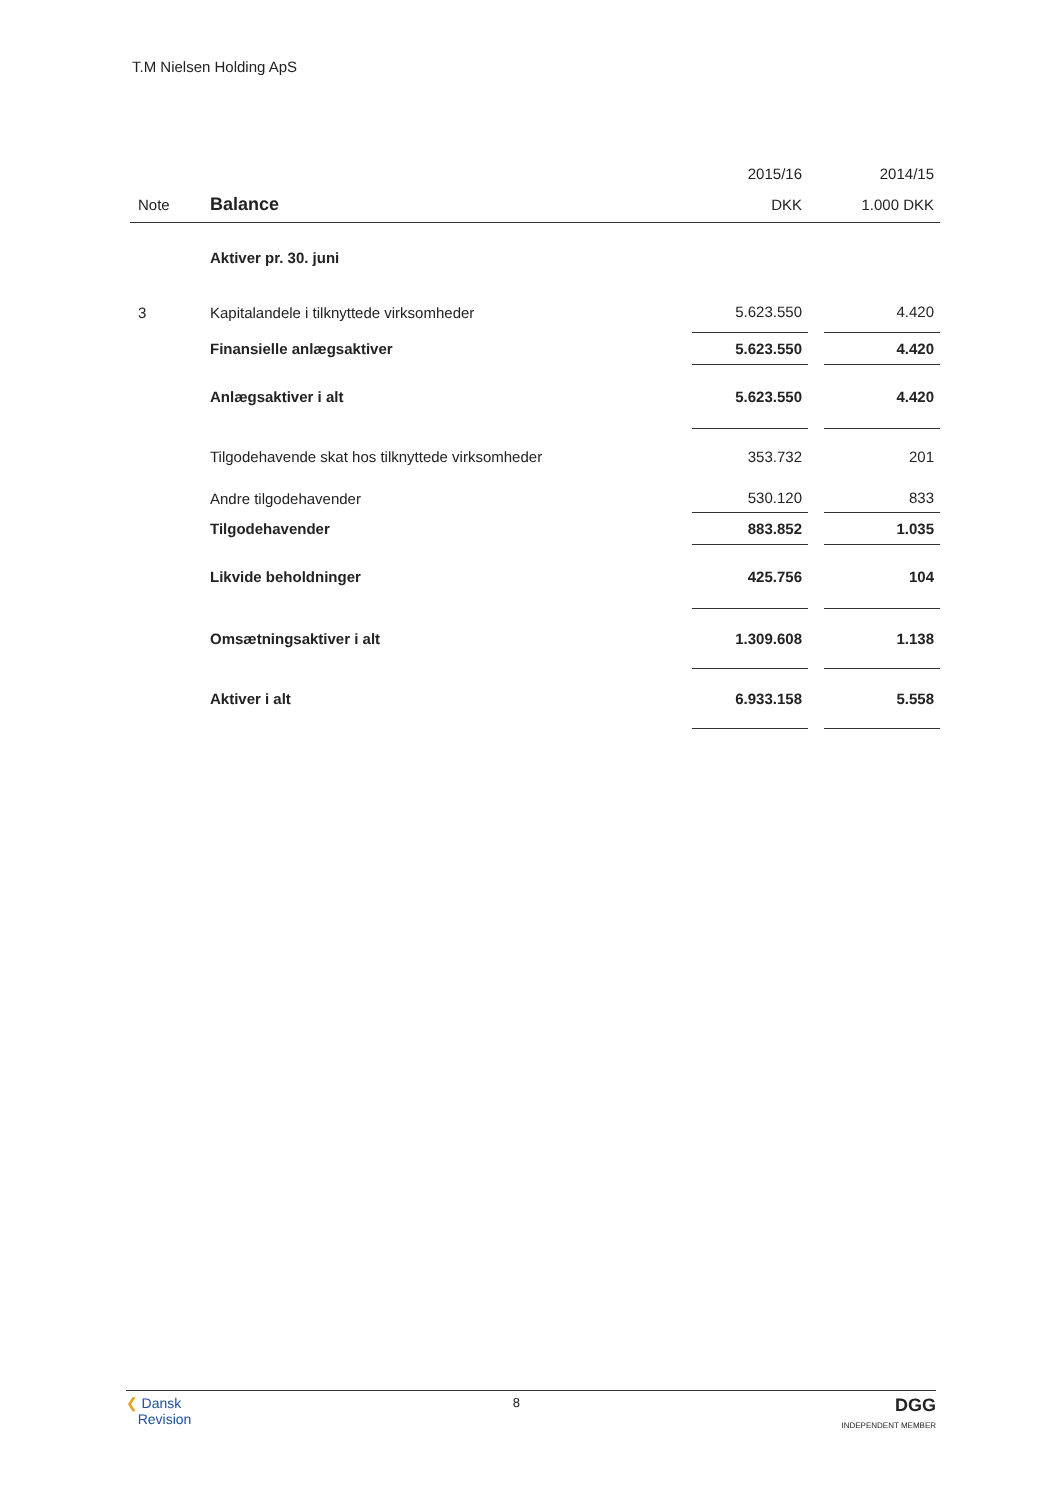T.M Nielsen Holding ApS
| | | 2015/16 | | 2014/15 |
| --- | --- | --- | --- | --- |
| Note | Balance | DKK | | 1.000 DKK |
| | Aktiver pr. 30. juni | | | |
| 3 | Kapitalandele i tilknyttede virksomheder | 5.623.550 | | 4.420 |
| | Finansielle anlægsaktiver | 5.623.550 | | 4.420 |
| | Anlægsaktiver i alt | 5.623.550 | | 4.420 |
| | Tilgodehavende skat hos tilknyttede virksomheder | 353.732 | | 201 |
| | Andre tilgodehavender | 530.120 | | 833 |
| | Tilgodehavender | 883.852 | | 1.035 |
| | Likvide beholdninger | 425.756 | | 104 |
| | Omsætningsaktiver i alt | 1.309.608 | | 1.138 |
| | Aktiver i alt | 6.933.158 | | 5.558 |
❮ Dansk
Revision
8
DGG
INDEPENDENT MEMBER